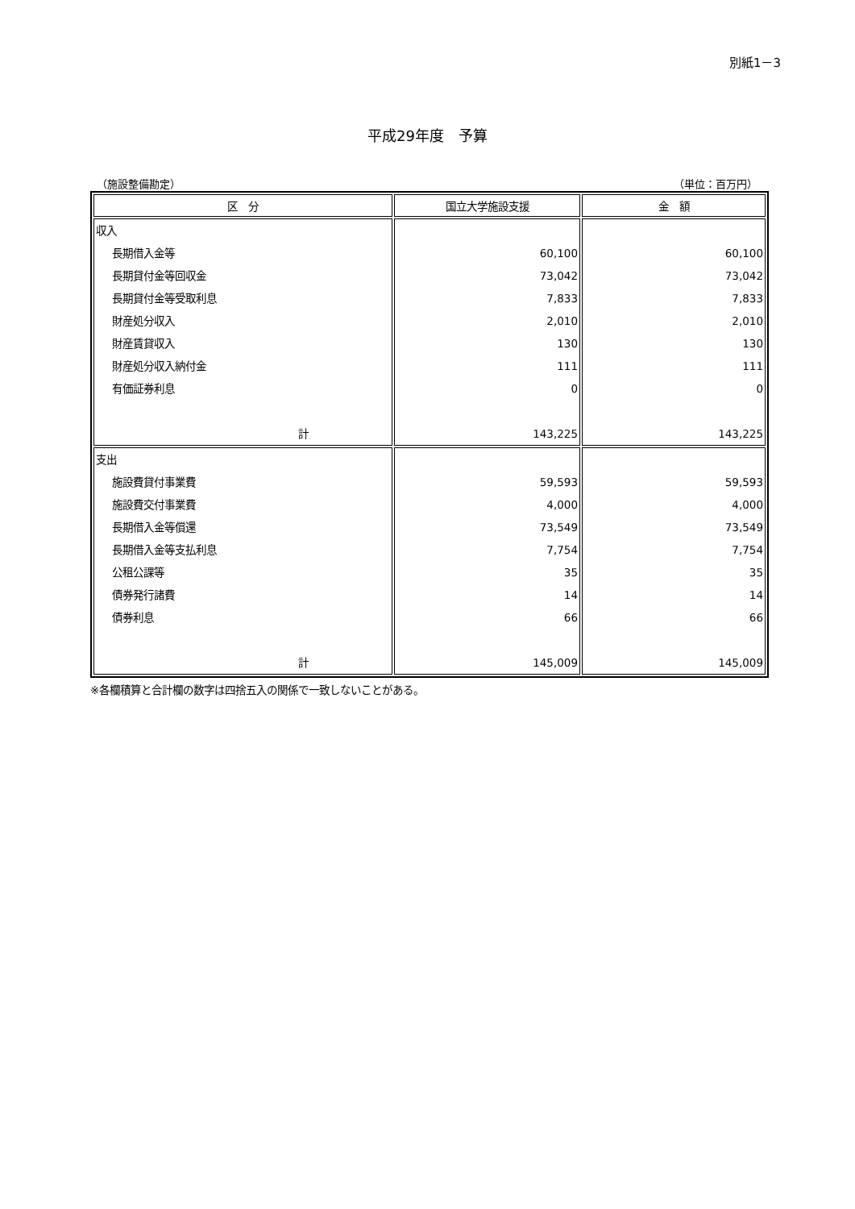別紙1－3
平成29年度　予算
（施設整備勘定） （単位：百万円）
| 区 分 | 国立大学施設支援 | 金 額 |
| --- | --- | --- |
| 収入 長期借入金等 長期貸付金等回収金 長期貸付金等受取利息 財産処分収入 財産賃貸収入 財産処分収入納付金 有価証券利息 計 | 60,100 73,042 7,833 2,010 130 111 0 143,225 | 60,100 73,042 7,833 2,010 130 111 0 143,225 |
| 支出 施設費貸付事業費 施設費交付事業費 長期借入金等償還 長期借入金等支払利息 公租公課等 債券発行諸費 債券利息 計 | 59,593 4,000 73,549 7,754 35 14 66 145,009 | 59,593 4,000 73,549 7,754 35 14 66 145,009 |
※各欄積算と合計欄の数字は四捨五入の関係で一致しないことがある。